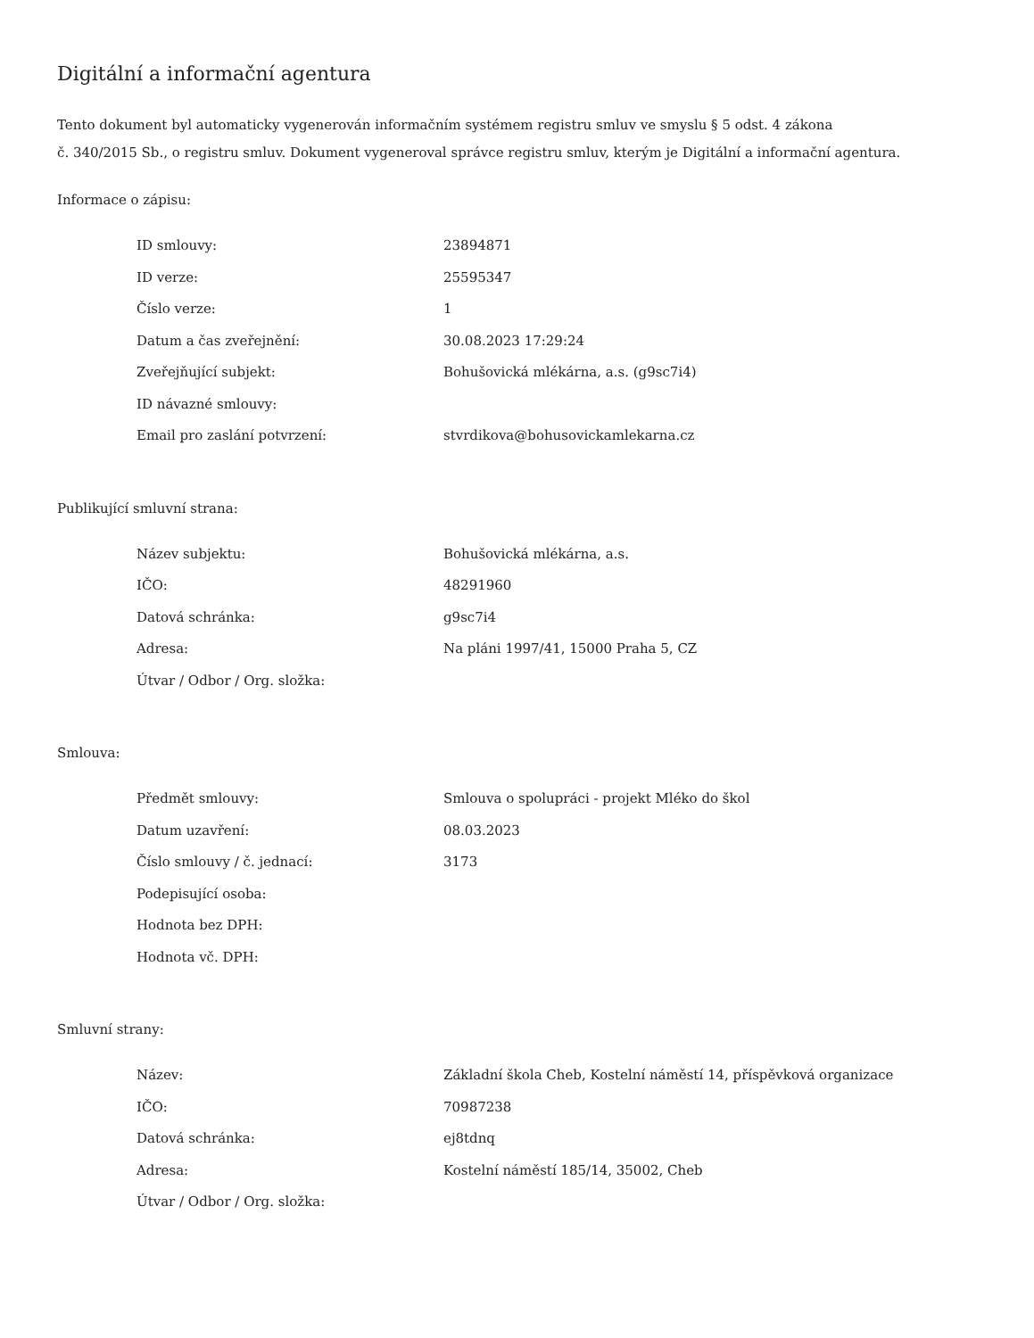Digitální a informační agentura
Tento dokument byl automaticky vygenerován informačním systémem registru smluv ve smyslu § 5 odst. 4 zákona
č. 340/2015 Sb., o registru smluv. Dokument vygeneroval správce registru smluv, kterým je Digitální a informační agentura.
Informace o zápisu:
| ID smlouvy: | 23894871 |
| ID verze: | 25595347 |
| Číslo verze: | 1 |
| Datum a čas zveřejnění: | 30.08.2023 17:29:24 |
| Zveřejňující subjekt: | Bohušovická mlékárna, a.s. (g9sc7i4) |
| ID návazné smlouvy: | |
| Email pro zaslání potvrzení: | stvrdikova@bohusovickamlekarna.cz |
Publikující smluvní strana:
| Název subjektu: | Bohušovická mlékárna, a.s. |
| IČO: | 48291960 |
| Datová schránka: | g9sc7i4 |
| Adresa: | Na pláni 1997/41, 15000 Praha 5, CZ |
| Útvar / Odbor / Org. složka: | |
Smlouva:
| Předmět smlouvy: | Smlouva o spolupráci - projekt Mléko do škol |
| Datum uzavření: | 08.03.2023 |
| Číslo smlouvy / č. jednací: | 3173 |
| Podepisující osoba: | |
| Hodnota bez DPH: | |
| Hodnota vč. DPH: | |
Smluvní strany:
| Název: | Základní škola Cheb, Kostelní náměstí 14, příspěvková organizace |
| IČO: | 70987238 |
| Datová schránka: | ej8tdnq |
| Adresa: | Kostelní náměstí 185/14, 35002, Cheb |
| Útvar / Odbor / Org. složka: | |